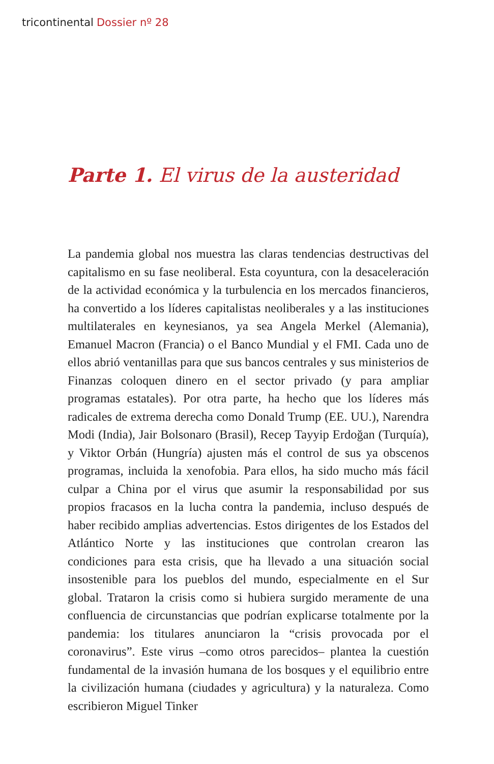tricontinental Dossier nº 28
Parte 1. El virus de la austeridad
La pandemia global nos muestra las claras tendencias destructivas del capitalismo en su fase neoliberal. Esta coyuntura, con la desaceleración de la actividad económica y la turbulencia en los mercados financieros, ha convertido a los líderes capitalistas neoliberales y a las instituciones multilaterales en keynesianos, ya sea Angela Merkel (Alemania), Emanuel Macron (Francia) o el Banco Mundial y el FMI. Cada uno de ellos abrió ventanillas para que sus bancos centrales y sus ministerios de Finanzas coloquen dinero en el sector privado (y para ampliar programas estatales). Por otra parte, ha hecho que los líderes más radicales de extrema derecha como Donald Trump (EE. UU.), Narendra Modi (India), Jair Bolsonaro (Brasil), Recep Tayyip Erdoğan (Turquía), y Viktor Orbán (Hungría) ajusten más el control de sus ya obscenos programas, incluida la xenofobia. Para ellos, ha sido mucho más fácil culpar a China por el virus que asumir la responsabilidad por sus propios fracasos en la lucha contra la pandemia, incluso después de haber recibido amplias advertencias. Estos dirigentes de los Estados del Atlántico Norte y las instituciones que controlan crearon las condiciones para esta crisis, que ha llevado a una situación social insostenible para los pueblos del mundo, especialmente en el Sur global. Trataron la crisis como si hubiera surgido meramente de una confluencia de circunstancias que podrían explicarse totalmente por la pandemia: los titulares anunciaron la “crisis provocada por el coronavirus”. Este virus –como otros parecidos– plantea la cuestión fundamental de la invasión humana de los bosques y el equilibrio entre la civilización humana (ciudades y agricultura) y la naturaleza. Como escribieron Miguel Tinker